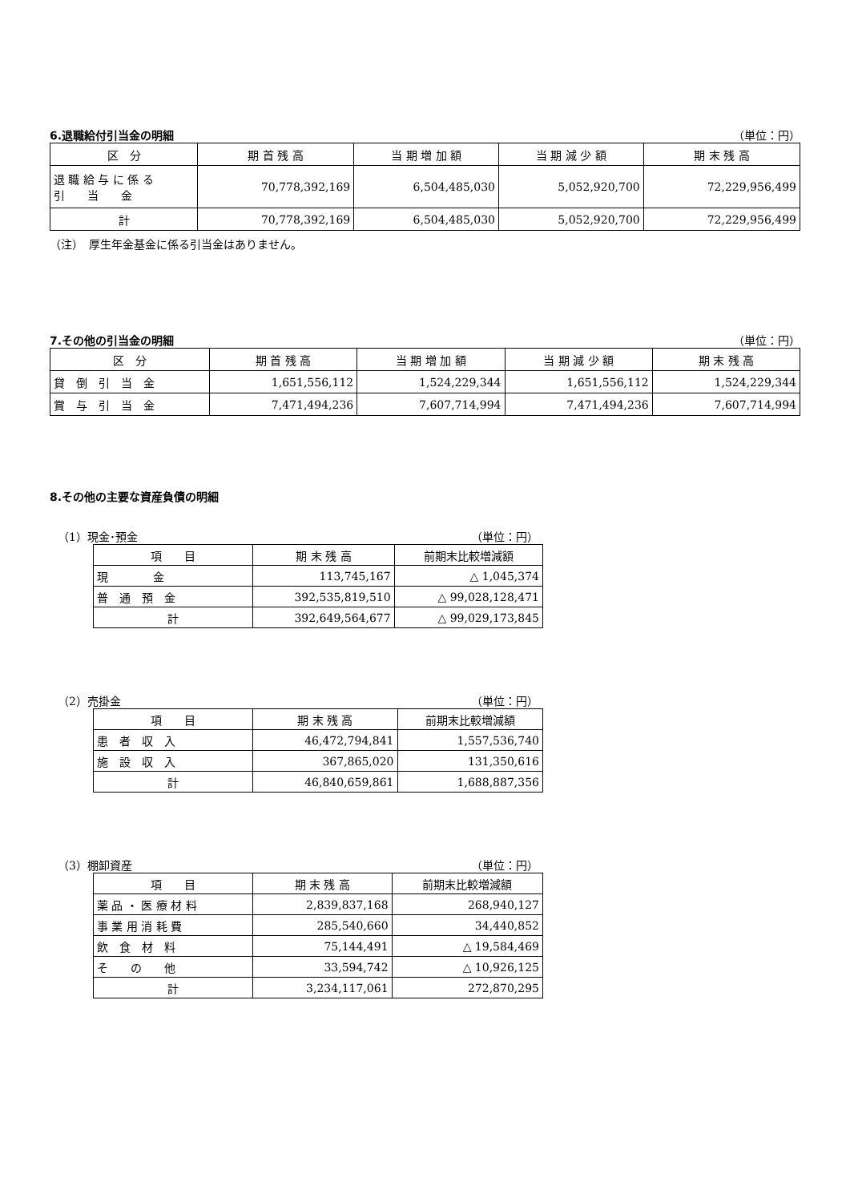6.退職給付引当金の明細 （単位：円）
| 区 分 | 期 首 残 高 | 当 期 増 加 額 | 当 期 減 少 額 | 期 末 残 高 |
| --- | --- | --- | --- | --- |
| 退 職 給 与 に 係 る 引 当 金 | 70,778,392,169 | 6,504,485,030 | 5,052,920,700 | 72,229,956,499 |
| 計 | 70,778,392,169 | 6,504,485,030 | 5,052,920,700 | 72,229,956,499 |
（注）　厚生年金基金に係る引当金はありません。
7.その他の引当金の明細 （単位：円）
| 区 分 | 期 首 残 高 | 当 期 増 加 額 | 当 期 減 少 額 | 期 末 残 高 |
| --- | --- | --- | --- | --- |
| 貸 倒 引 当 金 | 1,651,556,112 | 1,524,229,344 | 1,651,556,112 | 1,524,229,344 |
| 賞 与 引 当 金 | 7,471,494,236 | 7,607,714,994 | 7,471,494,236 | 7,607,714,994 |
8.その他の主要な資産負債の明細
（1）現金･預金 （単位：円）
| 項 目 | 期 末 残 高 | 前期末比較増減額 |
| --- | --- | --- |
| 現 金 | 113,745,167 | △ 1,045,374 |
| 普 通 預 金 | 392,535,819,510 | △ 99,028,128,471 |
| 計 | 392,649,564,677 | △ 99,029,173,845 |
（2）売掛金 （単位：円）
| 項 目 | 期 末 残 高 | 前期末比較増減額 |
| --- | --- | --- |
| 患 者 収 入 | 46,472,794,841 | 1,557,536,740 |
| 施 設 収 入 | 367,865,020 | 131,350,616 |
| 計 | 46,840,659,861 | 1,688,887,356 |
（3）棚卸資産 （単位：円）
| 項 目 | 期 末 残 高 | 前期末比較増減額 |
| --- | --- | --- |
| 薬 品 ・ 医 療 材 料 | 2,839,837,168 | 268,940,127 |
| 事 業 用 消 耗 費 | 285,540,660 | 34,440,852 |
| 飲 食 材 料 | 75,144,491 | △ 19,584,469 |
| そ の 他 | 33,594,742 | △ 10,926,125 |
| 計 | 3,234,117,061 | 272,870,295 |